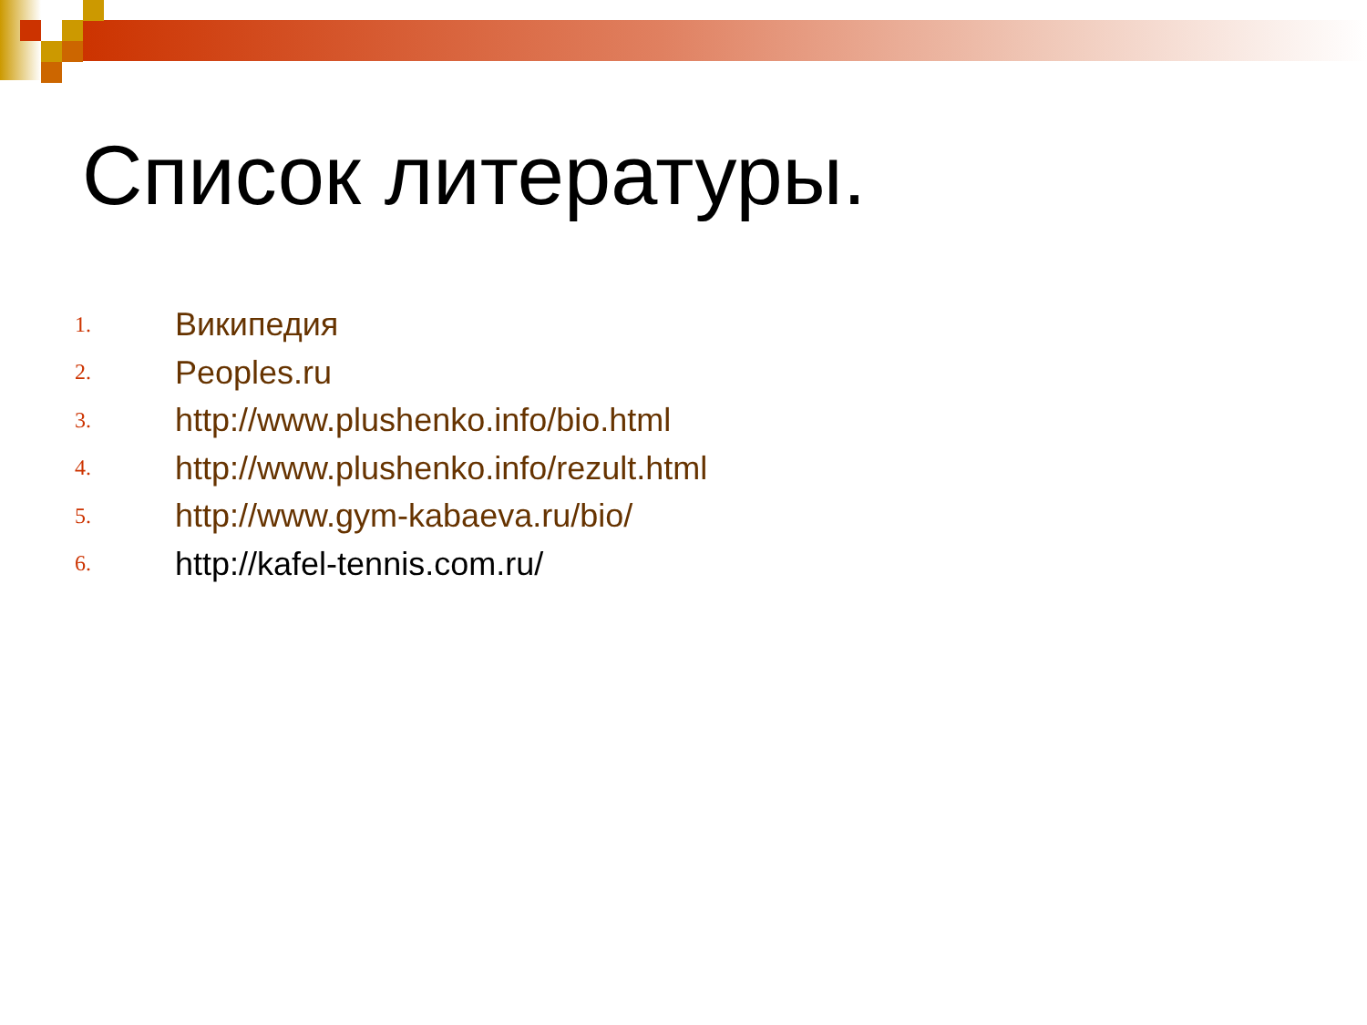Список литературы.
1. Википедия
2. Peoples.ru
3. http://www.plushenko.info/bio.html
4. http://www.plushenko.info/rezult.html
5. http://www.gym-kabaeva.ru/bio/
6. http://kafel-tennis.com.ru/